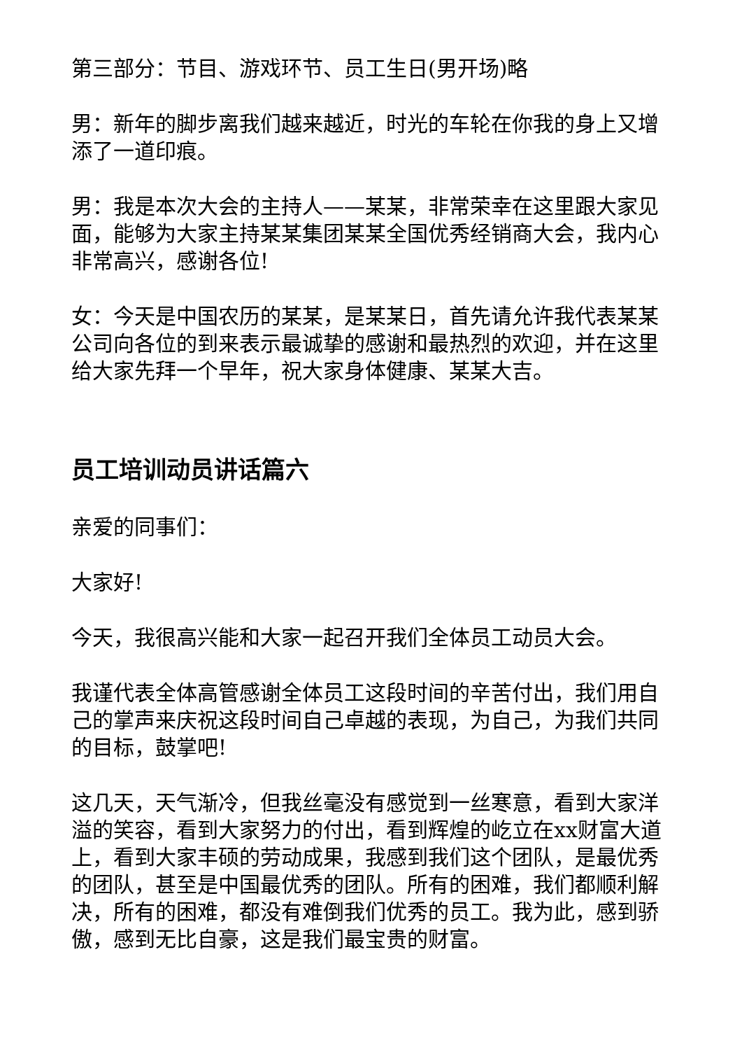第三部分：节目、游戏环节、员工生日(男开场)略
男：新年的脚步离我们越来越近，时光的车轮在你我的身上又增添了一道印痕。
男：我是本次大会的主持人——某某，非常荣幸在这里跟大家见面，能够为大家主持某某集团某某全国优秀经销商大会，我内心非常高兴，感谢各位!
女：今天是中国农历的某某，是某某日，首先请允许我代表某某公司向各位的到来表示最诚挚的感谢和最热烈的欢迎，并在这里给大家先拜一个早年，祝大家身体健康、某某大吉。
员工培训动员讲话篇六
亲爱的同事们：
大家好!
今天，我很高兴能和大家一起召开我们全体员工动员大会。
我谨代表全体高管感谢全体员工这段时间的辛苦付出，我们用自己的掌声来庆祝这段时间自己卓越的表现，为自己，为我们共同的目标，鼓掌吧!
这几天，天气渐冷，但我丝毫没有感觉到一丝寒意，看到大家洋溢的笑容，看到大家努力的付出，看到辉煌的屹立在xx财富大道上，看到大家丰硕的劳动成果，我感到我们这个团队，是最优秀的团队，甚至是中国最优秀的团队。所有的困难，我们都顺利解决，所有的困难，都没有难倒我们优秀的员工。我为此，感到骄傲，感到无比自豪，这是我们最宝贵的财富。